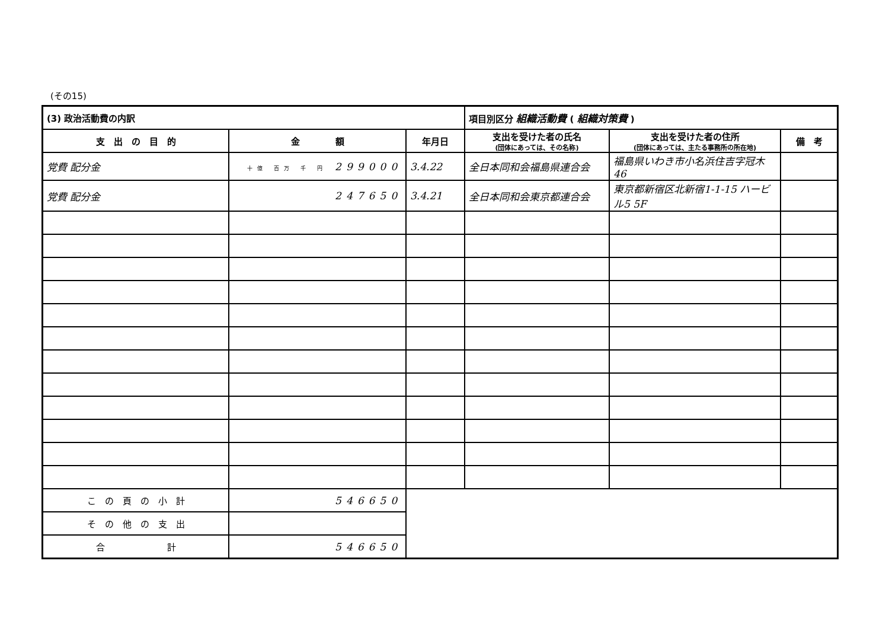(その15)
| (3) 政治活動費の内訳 | | | 項目別区分 組織活動費 ( 組織対策費 ) | | |
| --- | --- | --- | --- | --- | --- |
| 支 出 の 目 的 | 金 額 | 年月日 | 支出を受けた者の氏名 (団体にあっては、その名称) | 支出を受けた者の住所 (団体にあっては、主たる事務所の所在地) | 備 考 |
| 党費 配分金 | 十億 百万 千 円 299000 | 3.4.22 | 全日本同和会福島県連合会 | 福島県いわき市小名浜住吉字冠木46 | |
| 党費 配分金 | 247650 | 3.4.21 | 全日本同和会東京都連合会 | 東京都新宿区北新宿1-1-15 ハービル5 5F | |
| こ の 頁 の 小 計 | 546650 | | | | |
| そ の 他 の 支 出 | | | | | |
| 合 計 | 546650 | | | | |